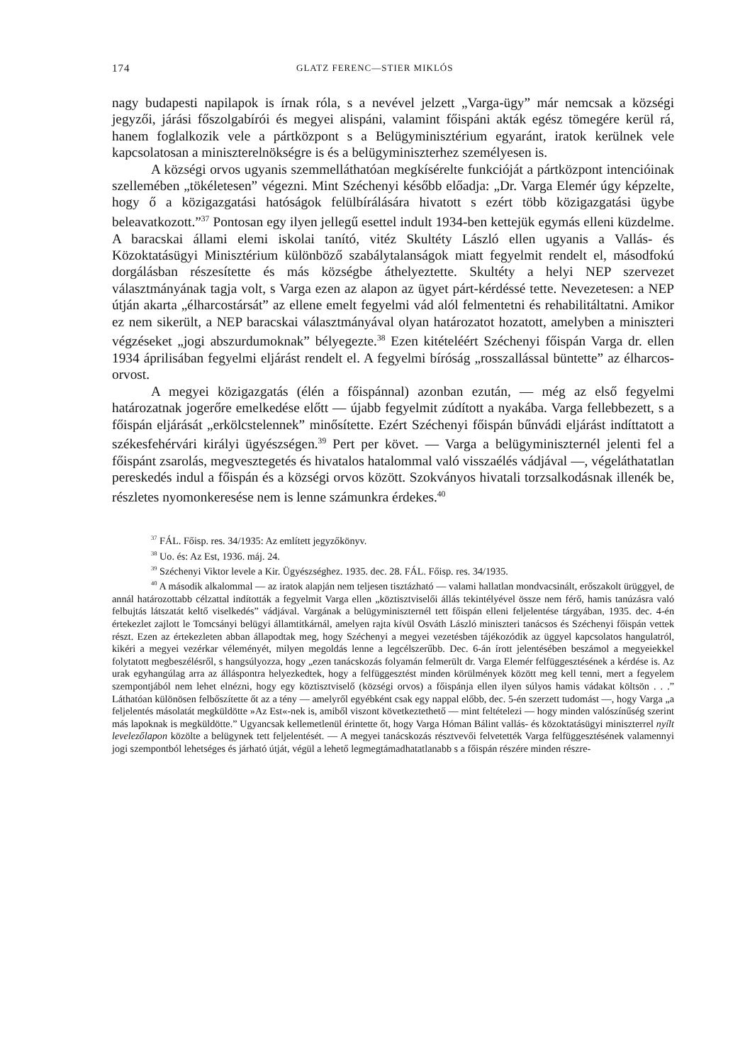174 GLATZ FERENC—STIER MIKLÓS
nagy budapesti napilapok is írnak róla, s a nevével jelzett „Varga-ügy” már nemcsak a községi jegyzői, járási főszolgabírói és megyei alispáni, valamint főispáni akták egész tömegére kerül rá, hanem foglalkozik vele a pártközpont s a Belügyminisztérium egyaránt, iratok kerülnek vele kapcsolatosan a miniszterelnökségre is és a belügyminiszterhez személyesen is.
A községi orvos ugyanis szemmelláthatóan megkísérelte funkcióját a pártközpont intencióinak szellemében „tökéletesen” végezni. Mint Széchenyi később előadja: „Dr. Varga Elemér úgy képzelte, hogy ő a közigazgatási hatóságok felülbírálására hivatott s ezért több közigazgatási ügybe beleavatkozott.”<sup>37</sup> Pontosan egy ilyen jellegű esettel indult 1934-ben kettejük egymás elleni küzdelme. A baracskai állami elemi iskolai tanító, vitéz Skultéty László ellen ugyanis a Vallás- és Közoktatásügyi Minisztérium különböző szabálytalanságok miatt fegyelmit rendelt el, másodfokú dorgálásban részesítette és más községbe áthelyeztette. Skultéty a helyi NEP szervezet választmányának tagja volt, s Varga ezen az alapon az ügyet párt-kérdéssé tette. Nevezetesen: a NEP útján akarta „élharcostársát” az ellene emelt fegyelmi vád alól felmentetni és rehabilitáltatni. Amikor ez nem sikerült, a NEP baracskai választmányával olyan határozatot hozatott, amelyben a miniszteri végzéseket „jogi abszurdumoknak” bélyegezte.<sup>38</sup> Ezen kitételéért Széchenyi főispán Varga dr. ellen 1934 áprilisában fegyelmi eljárást rendelt el. A fegyelmi bíróság „rosszallással büntette” az élharcos-orvost.
A megyei közigazgatás (élén a főispánnal) azonban ezután, — még az első fegyelmi határozatnak jogerőre emelkedése előtt — újabb fegyelmit zúdított a nyakába. Varga fellebbezett, s a főispán eljárását „erkölcstelennek” minősítette. Ezért Széchenyi főispán bűnvádi eljárást indíttatott a székesfehérvári királyi ügyészségen.<sup>39</sup> Pert per követ. — Varga a belügyminiszternél jelenti fel a főispánt zsarolás, megvesztegetés és hivatalos hatalommal való visszaélés vádjával —, végeláthatatlan pereskedés indul a főispán és a községi orvos között. Szokványos hivatali torzsalkodásnak illenék be, részletes nyomonkeresése nem is lenne számunkra érdekes.<sup>40</sup>
<sup>37</sup> FÁL. Főisp. res. 34/1935: Az említett jegyzőkönyv.
<sup>38</sup> Uo. és: Az Est, 1936. máj. 24.
<sup>39</sup> Széchenyi Viktor levele a Kir. Ügyészséghez. 1935. dec. 28. FÁL. Főisp. res. 34/1935.
<sup>40</sup> A második alkalommal — az iratok alapján nem teljesen tisztázható — valami hallatlan mondvacsinált, erőszakolt ürüggyel, de annál határozottabb célzattal indították a fegyelmit Varga ellen „köztisztviselői állás tekintélyével össze nem férő, hamis tanúzásra való felbujtás látszatát keltő viselkedés” vádjával. Vargának a belügyminiszternél tett főispán elleni feljelentése tárgyában, 1935. dec. 4-én értekezlet zajlott le Tomcsányi belügyi államtitkárnál, amelyen rajta kívül Osváth László miniszteri tanácsos és Széchenyi főispán vettek részt. Ezen az értekezleten abban állapodtak meg, hogy Széchenyi a megyei vezetésben tájékozódik az üggyel kapcsolatos hangulatról, kikéri a megyei vezérkar véleményét, milyen megoldás lenne a legcélszerűbb. Dec. 6-án írott jelentésében beszámol a megyeiekkel folytatott megbeszélésről, s hangsúlyozza, hogy „ezen tanácskozás folyamán felmerült dr. Varga Elemér felfüggesztésének a kérdése is. Az urak egyhangúlag arra az álláspontra helyezkedtek, hogy a felfüggesztést minden körülmények között meg kell tenni, mert a fegyelem szempontjából nem lehet elnézni, hogy egy köztisztviselő (községi orvos) a főispánja ellen ilyen súlyos hamis vádakat költsön . . .” Láthatóan különösen felbőszítette őt az a tény — amelyről egyébként csak egy nappal előbb, dec. 5-én szerzett tudomást —, hogy Varga „a feljelentés másolatát megküldötte »Az Est«-nek is, amiből viszont következtethető — mint feltételezi — hogy minden valószínűség szerint más lapoknak is megküldötte.” Ugyancsak kellemetlenül érintette őt, hogy Varga Hóman Bálint vallás- és közoktatásügyi miniszterrel nyílt levelezőlapon közölte a belügynek tett feljelentését. — A megyei tanácskozás résztvevői felvetették Varga felfüggesztésének valamennyi jogi szempontból lehetséges és járható útját, végül a lehető legmegtámadhatatlanabb s a főispán részére minden részre-